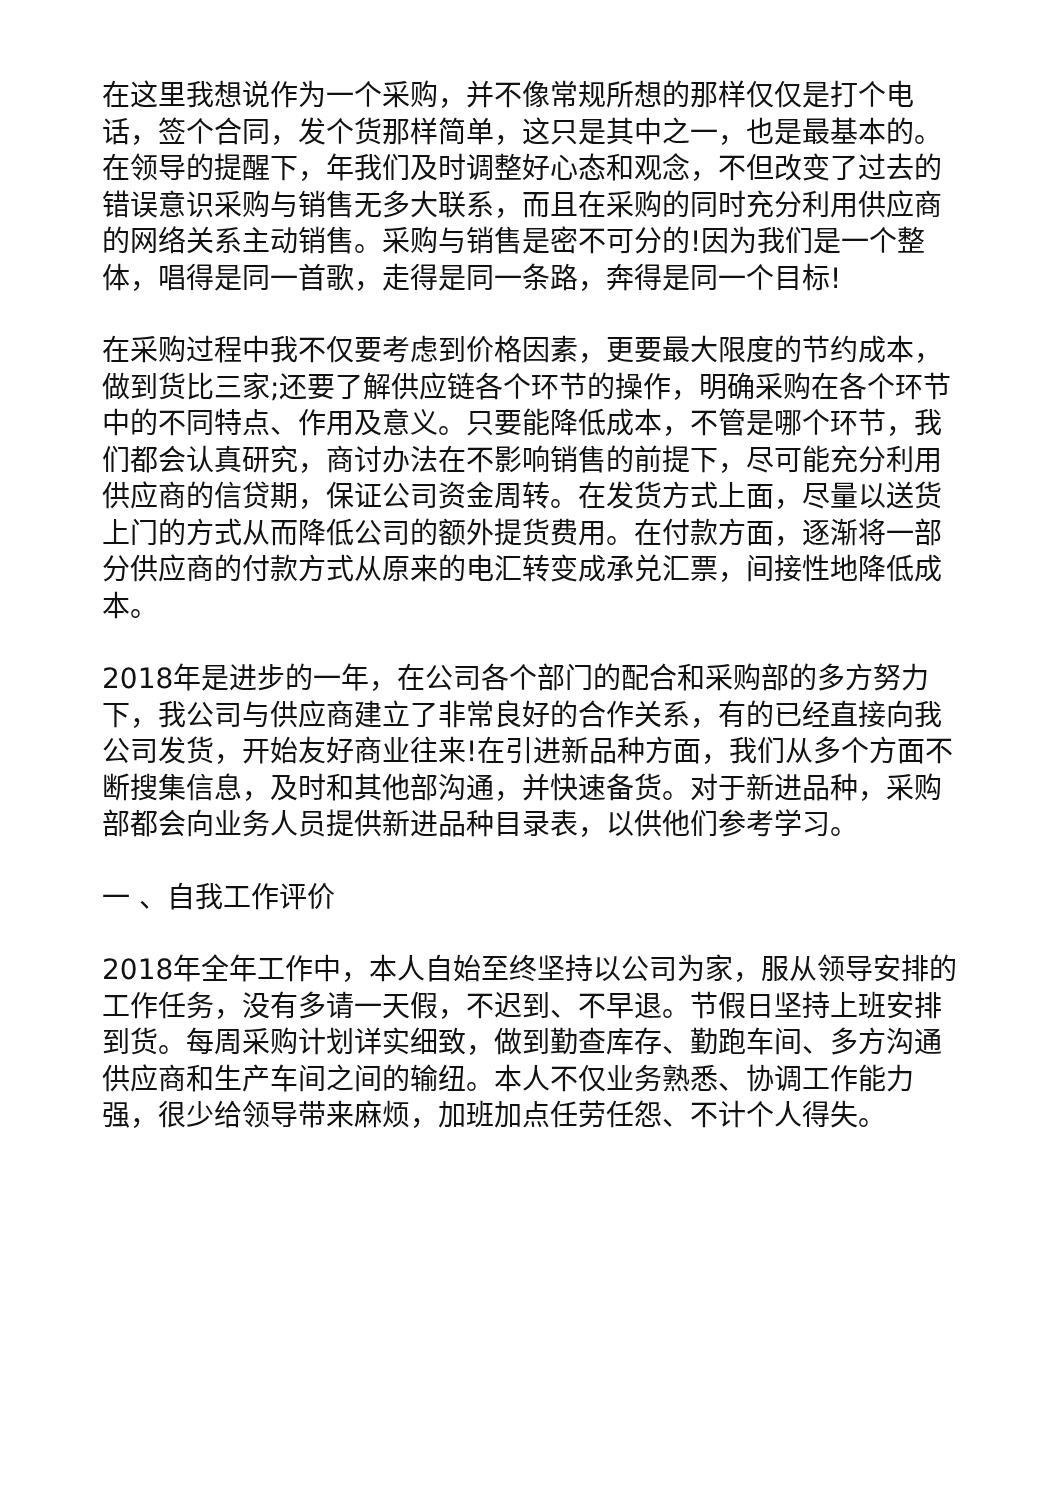在这里我想说作为一个采购，并不像常规所想的那样仅仅是打个电话，签个合同，发个货那样简单，这只是其中之一，也是最基本的。在领导的提醒下，年我们及时调整好心态和观念，不但改变了过去的错误意识采购与销售无多大联系，而且在采购的同时充分利用供应商的网络关系主动销售。采购与销售是密不可分的!因为我们是一个整体，唱得是同一首歌，走得是同一条路，奔得是同一个目标!
在采购过程中我不仅要考虑到价格因素，更要最大限度的节约成本，做到货比三家;还要了解供应链各个环节的操作，明确采购在各个环节中的不同特点、作用及意义。只要能降低成本，不管是哪个环节，我们都会认真研究，商讨办法在不影响销售的前提下，尽可能充分利用供应商的信贷期，保证公司资金周转。在发货方式上面，尽量以送货上门的方式从而降低公司的额外提货费用。在付款方面，逐渐将一部分供应商的付款方式从原来的电汇转变成承兑汇票，间接性地降低成本。
2018年是进步的一年，在公司各个部门的配合和采购部的多方努力下，我公司与供应商建立了非常良好的合作关系，有的已经直接向我公司发货，开始友好商业往来!在引进新品种方面，我们从多个方面不断搜集信息，及时和其他部沟通，并快速备货。对于新进品种，采购部都会向业务人员提供新进品种目录表，以供他们参考学习。
一 、自我工作评价
2018年全年工作中，本人自始至终坚持以公司为家，服从领导安排的工作任务，没有多请一天假，不迟到、不早退。节假日坚持上班安排到货。每周采购计划详实细致，做到勤查库存、勤跑车间、多方沟通供应商和生产车间之间的输纽。本人不仅业务熟悉、协调工作能力强，很少给领导带来麻烦，加班加点任劳任怨、不计个人得失。